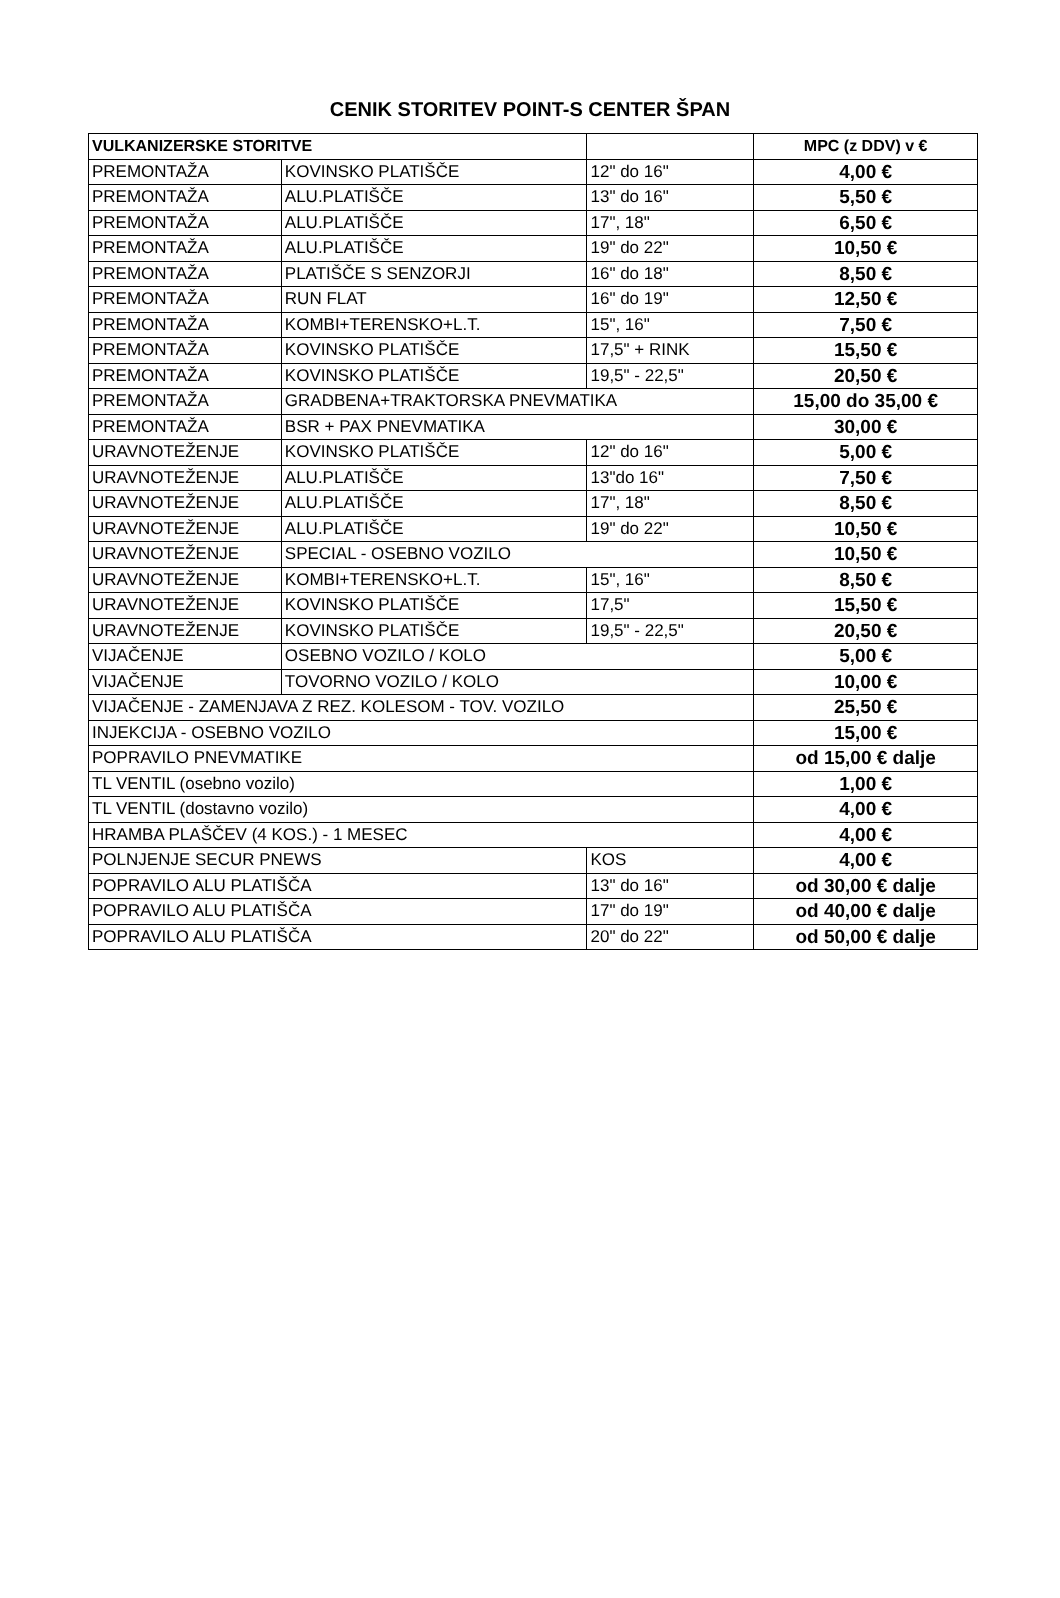CENIK STORITEV POINT-S CENTER ŠPAN
| VULKANIZERSKE STORITVE | | | MPC (z DDV) v € |
| --- | --- | --- | --- |
| PREMONTAŽA | KOVINSKO PLATIŠČE | 12" do 16" | 4,00 € |
| PREMONTAŽA | ALU.PLATIŠČE | 13" do 16" | 5,50 € |
| PREMONTAŽA | ALU.PLATIŠČE | 17", 18" | 6,50 € |
| PREMONTAŽA | ALU.PLATIŠČE | 19" do 22" | 10,50 € |
| PREMONTAŽA | PLATIŠČE S SENZORJI | 16" do 18" | 8,50 € |
| PREMONTAŽA | RUN FLAT | 16" do 19" | 12,50 € |
| PREMONTAŽA | KOMBI+TERENSKO+L.T. | 15", 16" | 7,50 € |
| PREMONTAŽA | KOVINSKO PLATIŠČE | 17,5" + RINK | 15,50 € |
| PREMONTAŽA | KOVINSKO PLATIŠČE | 19,5" - 22,5" | 20,50 € |
| PREMONTAŽA | GRADBENA+TRAKTORSKA PNEVMATIKA | | 15,00 do 35,00 € |
| PREMONTAŽA | BSR + PAX PNEVMATIKA | | 30,00 € |
| URAVNOTEŽENJE | KOVINSKO PLATIŠČE | 12" do 16" | 5,00 € |
| URAVNOTEŽENJE | ALU.PLATIŠČE | 13"do 16" | 7,50 € |
| URAVNOTEŽENJE | ALU.PLATIŠČE | 17", 18" | 8,50 € |
| URAVNOTEŽENJE | ALU.PLATIŠČE | 19" do 22" | 10,50 € |
| URAVNOTEŽENJE | SPECIAL - OSEBNO VOZILO | | 10,50 € |
| URAVNOTEŽENJE | KOMBI+TERENSKO+L.T. | 15", 16" | 8,50 € |
| URAVNOTEŽENJE | KOVINSKO PLATIŠČE | 17,5" | 15,50 € |
| URAVNOTEŽENJE | KOVINSKO PLATIŠČE | 19,5" - 22,5" | 20,50 € |
| VIJAČENJE | OSEBNO VOZILO / KOLO | | 5,00 € |
| VIJAČENJE | TOVORNO VOZILO / KOLO | | 10,00 € |
| VIJAČENJE - ZAMENJAVA Z REZ. KOLESOM - TOV. VOZILO | | | 25,50 € |
| INJEKCIJA - OSEBNO VOZILO | | | 15,00 € |
| POPRAVILO PNEVMATIKE | | | od 15,00 € dalje |
| TL VENTIL (osebno vozilo) | | | 1,00 € |
| TL VENTIL (dostavno vozilo) | | | 4,00 € |
| HRAMBA PLAŠČEV (4 KOS.) - 1 MESEC | | | 4,00 € |
| POLNJENJE SECUR PNEWS | | KOS | 4,00 € |
| POPRAVILO ALU PLATIŠČA | | 13" do 16" | od 30,00 € dalje |
| POPRAVILO ALU PLATIŠČA | | 17" do 19" | od 40,00 € dalje |
| POPRAVILO ALU PLATIŠČA | | 20" do 22" | od 50,00 € dalje |